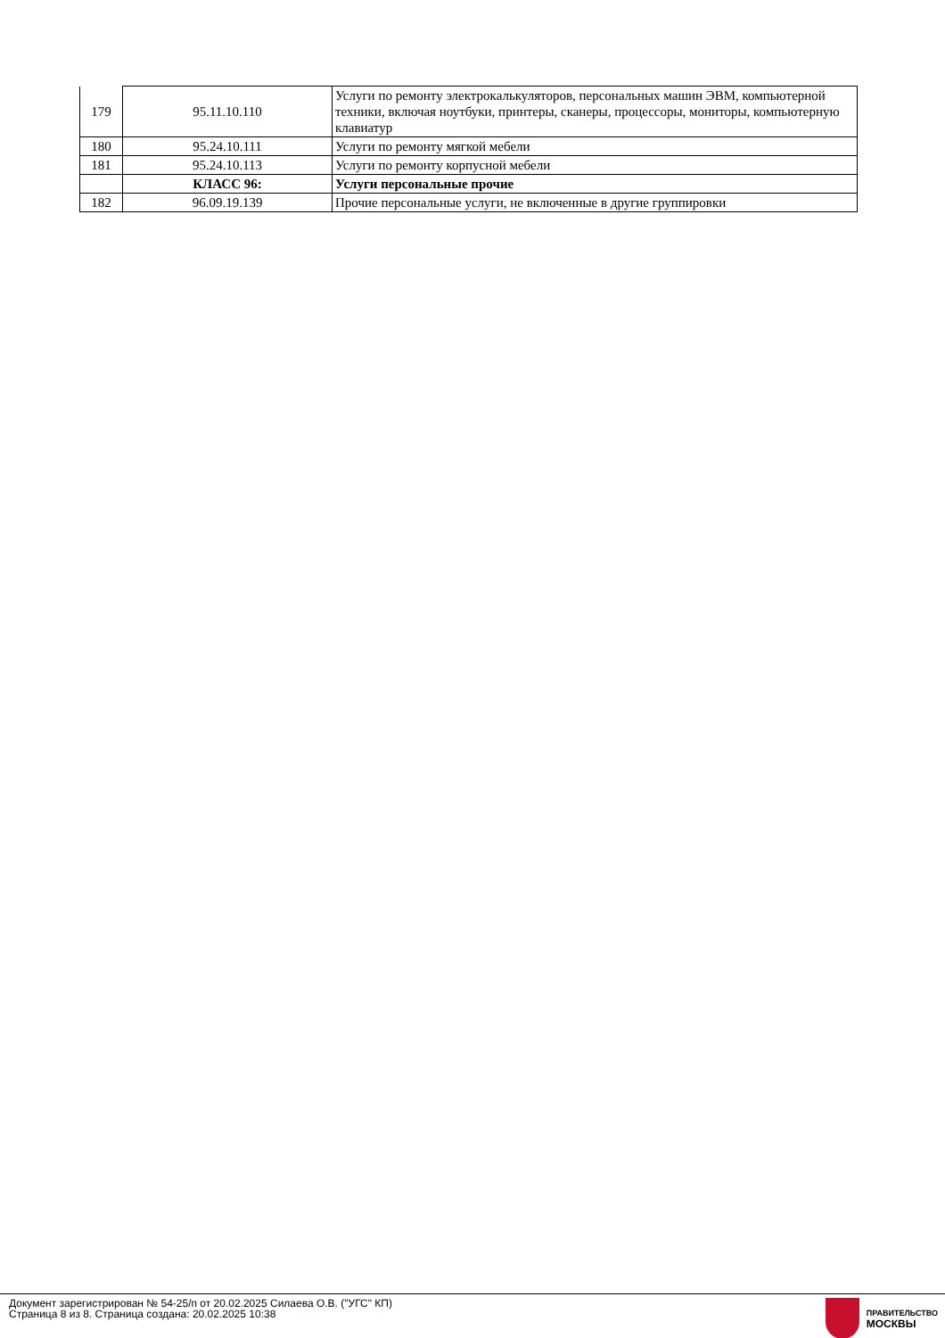| 179 | 95.11.10.110 | Услуги по ремонту электрокалькуляторов, персональных машин ЭВМ, компьютерной техники, включая ноутбуки, принтеры, сканеры, процессоры, мониторы, компьютерную клавиатур |
| 180 | 95.24.10.111 | Услуги по ремонту мягкой мебели |
| 181 | 95.24.10.113 | Услуги по ремонту корпусной мебели |
| | КЛАСС 96: | Услуги персональные прочие |
| 182 | 96.09.19.139 | Прочие персональные услуги, не включенные в другие группировки |
Документ зарегистрирован № 54-25/п от 20.02.2025 Силаева О.В. ("УГС" КП)
Страница 8 из 8. Страница создана: 20.02.2025 10:38
ПРАВИТЕЛЬСТВО
МОСКВЫ